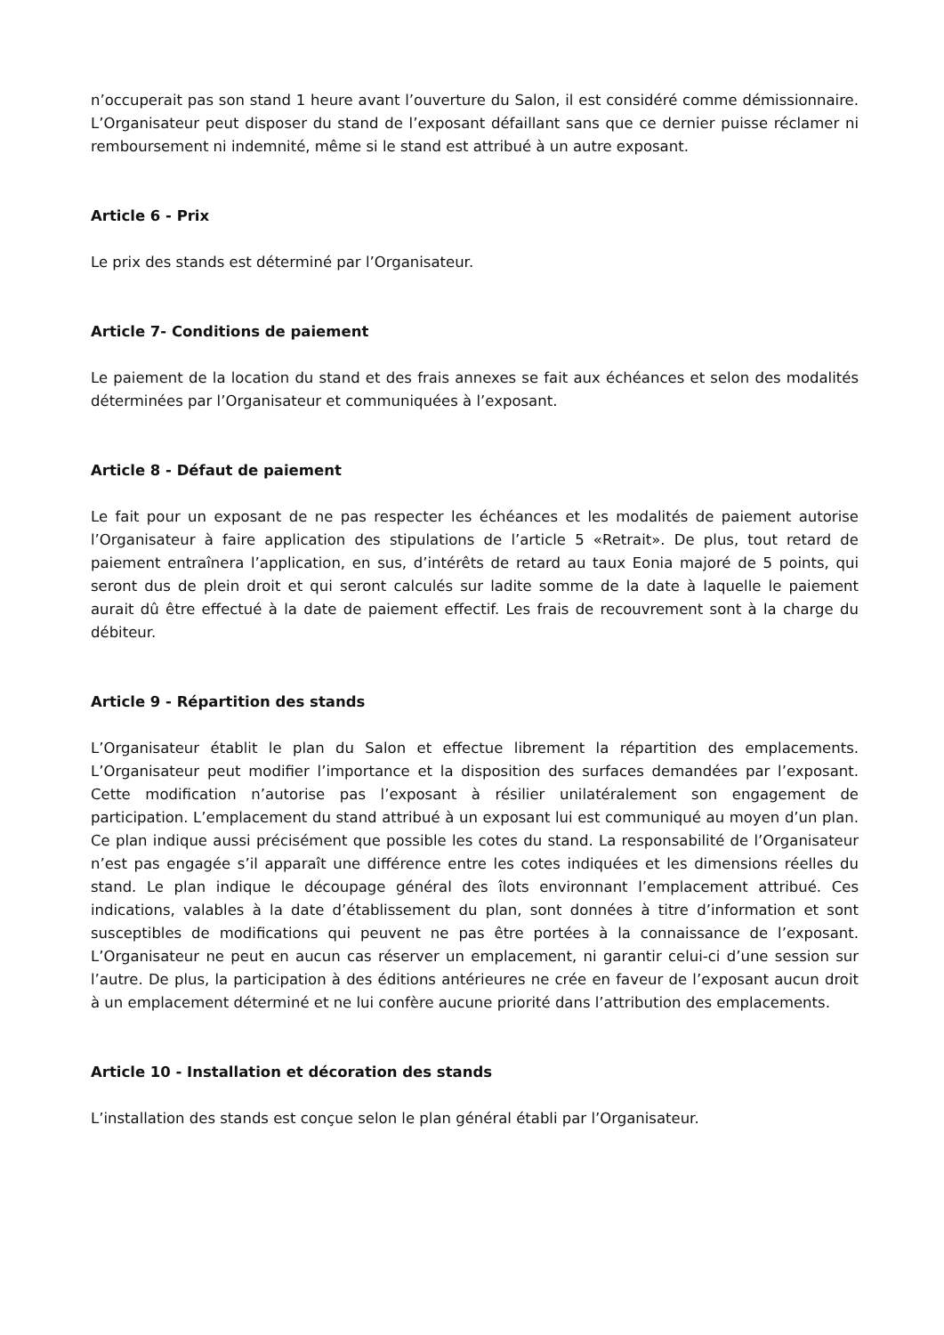n’occuperait pas son stand 1 heure avant l’ouverture du Salon, il est considéré comme démissionnaire. L’Organisateur peut disposer du stand de l’exposant défaillant sans que ce dernier puisse réclamer ni remboursement ni indemnité, même si le stand est attribué à un autre exposant.
Article 6 - Prix
Le prix des stands est déterminé par l’Organisateur.
Article 7- Conditions de paiement
Le paiement de la location du stand et des frais annexes se fait aux échéances et selon des modalités déterminées par l’Organisateur et communiquées à l’exposant.
Article 8 - Défaut de paiement
Le fait pour un exposant de ne pas respecter les échéances et les modalités de paiement autorise l’Organisateur à faire application des stipulations de l’article 5 «Retrait». De plus, tout retard de paiement entraînera l’application, en sus, d’intérêts de retard au taux Eonia majoré de 5 points, qui seront dus de plein droit et qui seront calculés sur ladite somme de la date à laquelle le paiement aurait dû être effectué à la date de paiement effectif. Les frais de recouvrement sont à la charge du débiteur.
Article 9 - Répartition des stands
L’Organisateur établit le plan du Salon et effectue librement la répartition des emplacements. L’Organisateur peut modifier l’importance et la disposition des surfaces demandées par l’exposant. Cette modification n’autorise pas l’exposant à résilier unilatéralement son engagement de participation. L’emplacement du stand attribué à un exposant lui est communiqué au moyen d’un plan. Ce plan indique aussi précisément que possible les cotes du stand. La responsabilité de l’Organisateur n’est pas engagée s’il apparaît une différence entre les cotes indiquées et les dimensions réelles du stand. Le plan indique le découpage général des îlots environnant l’emplacement attribué. Ces indications, valables à la date d’établissement du plan, sont données à titre d’information et sont susceptibles de modifications qui peuvent ne pas être portées à la connaissance de l’exposant. L’Organisateur ne peut en aucun cas réserver un emplacement, ni garantir celui-ci d’une session sur l’autre. De plus, la participation à des éditions antérieures ne crée en faveur de l’exposant aucun droit à un emplacement déterminé et ne lui confère aucune priorité dans l’attribution des emplacements.
Article 10 - Installation et décoration des stands
L’installation des stands est conçue selon le plan général établi par l’Organisateur.